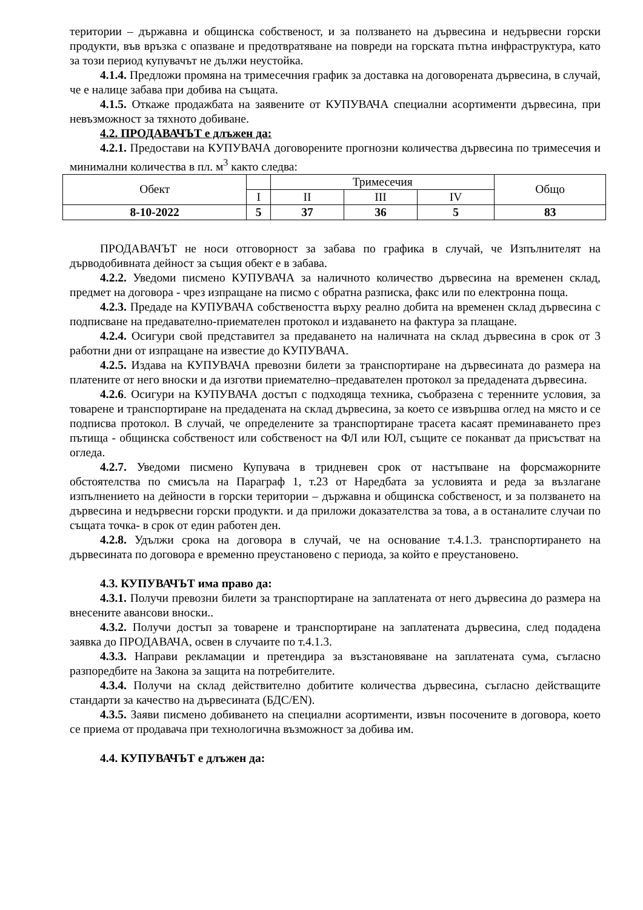територии – държавна и общинска собственост, и за ползването на дървесина и недървесни горски продукти, във връзка с опазване и предотвратяване на повреди на горската пътна инфраструктура, като за този период купувачът не дължи неустойка.
4.1.4. Предложи промяна на тримесечния график за доставка на договорената дървесина, в случай, че е налице забава при добива на същата.
4.1.5. Откаже продажбата на заявените от КУПУВАЧА специални асортименти дървесина, при невъзможност за тяхното добиване.
4.2. ПРОДАВАЧЪТ е длъжен да:
4.2.1. Предостави на КУПУВАЧА договорените прогнозни количества дървесина по тримесечия и минимални количества в пл. м<sup>3</sup> както следва:
| Обект | | Тримесечия | | | Общо |
| --- | --- | --- | --- | --- | --- |
| | I | II | III | IV | |
| 8-10-2022 | 5 | 37 | 36 | 5 | 83 |
ПРОДАВАЧЪТ не носи отговорност за забава по графика в случай, че Изпълнителят на дърводобивната дейност за същия обект е в забава.
4.2.2. Уведоми писмено КУПУВАЧА за наличното количество дървесина на временен склад, предмет на договора - чрез изпращане на писмо с обратна разписка, факс или по електронна поща.
4.2.3. Предаде на КУПУВАЧА собствеността върху реално добита на временен склад дървесина с подписване на предавателно-приемателен протокол и издаването на фактура за плащане.
4.2.4. Осигури свой представител за предаването на наличната на склад дървесина в срок от 3 работни дни от изпращане на известие до КУПУВАЧА.
4.2.5. Издава на КУПУВАЧА превозни билети за транспортиране на дървесината до размера на платените от него вноски и да изготви приемателно–предавателен протокол за предадената дървесина.
4.2.6. Осигури на КУПУВАЧА достъп с подходяща техника, съобразена с теренните условия, за товарене и транспортиране на предадената на склад дървесина, за което се извършва оглед на място и се подписва протокол. В случай, че определените за транспортиране трасета касаят преминаването през пътища - общинска собственост или собственост на ФЛ или ЮЛ, същите се поканват да присъстват на огледа.
4.2.7. Уведоми писмено Купувача в тридневен срок от настъпване на форсмажорните обстоятелства по смисъла на Параграф 1, т.23 от Наредбата за условията и реда за възлагане изпълнението на дейности в горски територии – държавна и общинска собственост, и за ползването на дървесина и недървесни горски продукти. и да приложи доказателства за това, а в останалите случаи по същата точка- в срок от един работен ден.
4.2.8. Удължи срока на договора в случай, че на основание т.4.1.3. транспортирането на дървесината по договора е временно преустановено с периода, за който е преустановено.
4.3. КУПУВАЧЪТ има право да:
4.3.1. Получи превозни билети за транспортиране на заплатената от него дървесина до размера на внесените авансови вноски..
4.3.2. Получи достъп за товарене и транспортиране на заплатената дървесина, след подадена заявка до ПРОДАВАЧА, освен в случаите по т.4.1.3.
4.3.3. Направи рекламации и претендира за възстановяване на заплатената сума, съгласно разпоредбите на Закона за защита на потребителите.
4.3.4. Получи на склад действително добитите количества дървесина, съгласно действащите стандарти за качество на дървесината (БДС/EN).
4.3.5. Заяви писмено добиването на специални асортименти, извън посочените в договора, което се приема от продавача при технологична възможност за добива им.
4.4. КУПУВАЧЪТ е длъжен да: